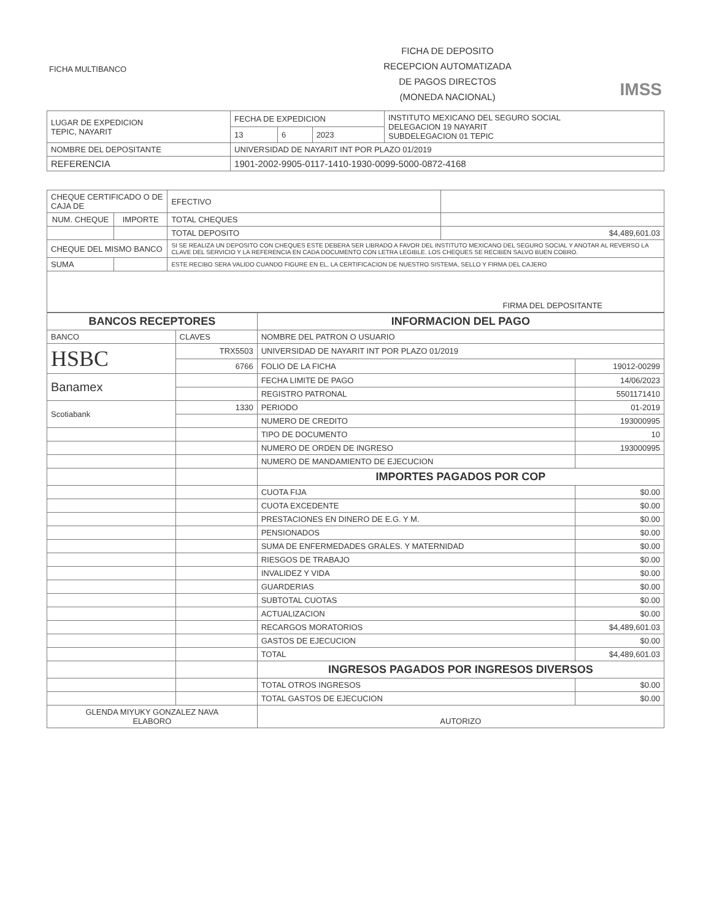FICHA MULTIBANCO
FICHA DE DEPOSITO
RECEPCION AUTOMATIZADA
DE PAGOS DIRECTOS
(MONEDA NACIONAL)
IMSS
| LUGAR DE EXPEDICION TEPIC, NAYARIT | FECHA DE EXPEDICION | | | INSTITUTO MEXICANO DEL SEGURO SOCIAL DELEGACION 19 NAYARIT SUBDELEGACION 01 TEPIC |
| | 13 | 6 | 2023 | |
| NOMBRE DEL DEPOSITANTE | UNIVERSIDAD DE NAYARIT INT POR PLAZO 01/2019 | | | |
| REFERENCIA | 1901-2002-9905-0117-1410-1930-0099-5000-0872-4168 | | | |
| CHEQUE CERTIFICADO O DE CAJA DE | | EFECTIVO | |
| NUM. CHEQUE | IMPORTE | TOTAL CHEQUES | |
| | | TOTAL DEPOSITO | $4,489,601.03 |
| CHEQUE DEL MISMO BANCO | | SI SE REALIZA UN DEPOSITO CON CHEQUES ESTE DEBERA SER LIBRADO A FAVOR DEL INSTITUTO MEXICANO DEL SEGURO SOCIAL Y ANOTAR AL REVERSO LA CLAVE DEL SERVICIO Y LA REFERENCIA EN CADA DOCUMENTO CON LETRA LEGIBLE. LOS CHEQUES SE RECIBEN SALVO BUEN COBRO. | |
| SUMA | | ESTE RECIBO SERA VALIDO CUANDO FIGURE EN EL, LA CERTIFICACION DE NUESTRO SISTEMA, SELLO Y FIRMA DEL CAJERO | |
| FIRMA DEL DEPOSITANTE | | | |
| BANCOS RECEPTORES | | INFORMACION DEL PAGO | |
| BANCO | CLAVES | NOMBRE DEL PATRON O USUARIO | |
| HSBC | TRX5503 | UNIVERSIDAD DE NAYARIT INT POR PLAZO 01/2019 | |
| | 6766 | FOLIO DE LA FICHA | 19012-00299 |
| Banamex | | FECHA LIMITE DE PAGO | 14/06/2023 |
| | | REGISTRO PATRONAL | 5501171410 |
| Scotiabank | 1330 | PERIODO | 01-2019 |
| | | NUMERO DE CREDITO | 193000995 |
| | | TIPO DE DOCUMENTO | 10 |
| | | NUMERO DE ORDEN DE INGRESO | 193000995 |
| | | NUMERO DE MANDAMIENTO DE EJECUCION | |
| | | IMPORTES PAGADOS POR COP | |
| | | CUOTA FIJA | $0.00 |
| | | CUOTA EXCEDENTE | $0.00 |
| | | PRESTACIONES EN DINERO DE E.G. Y M. | $0.00 |
| | | PENSIONADOS | $0.00 |
| | | SUMA DE ENFERMEDADES GRALES. Y MATERNIDAD | $0.00 |
| | | RIESGOS DE TRABAJO | $0.00 |
| | | INVALIDEZ Y VIDA | $0.00 |
| | | GUARDERIAS | $0.00 |
| | | SUBTOTAL CUOTAS | $0.00 |
| | | ACTUALIZACION | $0.00 |
| | | RECARGOS MORATORIOS | $4,489,601.03 |
| | | GASTOS DE EJECUCION | $0.00 |
| | | TOTAL | $4,489,601.03 |
| | | INGRESOS PAGADOS POR INGRESOS DIVERSOS | |
| | | TOTAL OTROS INGRESOS | $0.00 |
| | | TOTAL GASTOS DE EJECUCION | $0.00 |
| GLENDA MIYUKY GONZALEZ NAVA ELABORO | | AUTORIZO | |